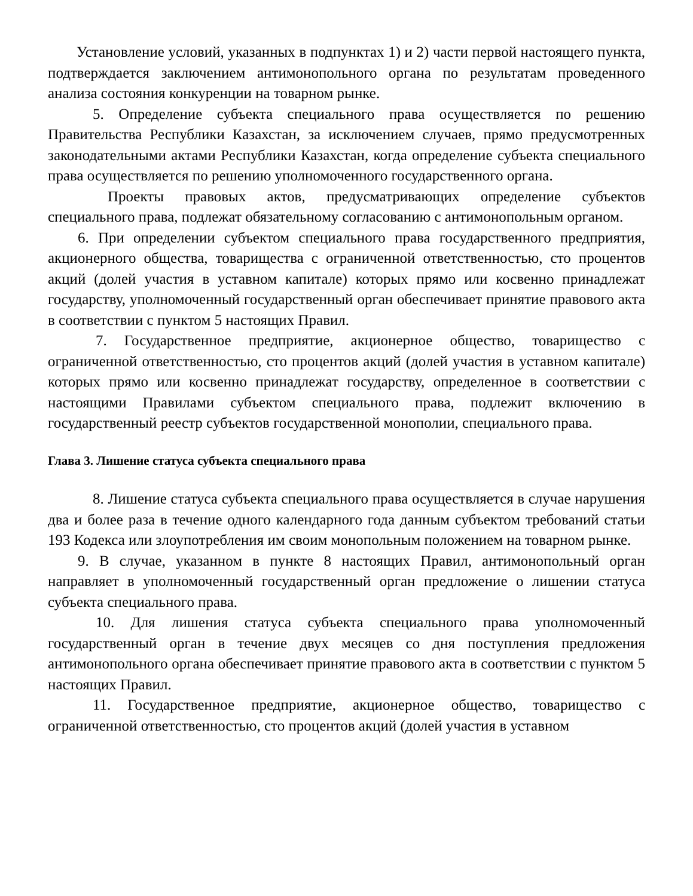Установление условий, указанных в подпунктах 1) и 2) части первой настоящего пункта, подтверждается заключением антимонопольного органа по результатам проведенного анализа состояния конкуренции на товарном рынке.
5. Определение субъекта специального права осуществляется по решению Правительства Республики Казахстан, за исключением случаев, прямо предусмотренных законодательными актами Республики Казахстан, когда определение субъекта специального права осуществляется по решению уполномоченного государственного органа.
Проекты правовых актов, предусматривающих определение субъектов специального права, подлежат обязательному согласованию с антимонопольным органом.
6. При определении субъектом специального права государственного предприятия, акционерного общества, товарищества с ограниченной ответственностью, сто процентов акций (долей участия в уставном капитале) которых прямо или косвенно принадлежат государству, уполномоченный государственный орган обеспечивает принятие правового акта в соответствии с пунктом 5 настоящих Правил.
7. Государственное предприятие, акционерное общество, товарищество с ограниченной ответственностью, сто процентов акций (долей участия в уставном капитале) которых прямо или косвенно принадлежат государству, определенное в соответствии с настоящими Правилами субъектом специального права, подлежит включению в государственный реестр субъектов государственной монополии, специального права.
Глава 3. Лишение статуса субъекта специального права
8. Лишение статуса субъекта специального права осуществляется в случае нарушения два и более раза в течение одного календарного года данным субъектом требований статьи 193 Кодекса или злоупотребления им своим монопольным положением на товарном рынке.
9. В случае, указанном в пункте 8 настоящих Правил, антимонопольный орган направляет в уполномоченный государственный орган предложение о лишении статуса субъекта специального права.
10. Для лишения статуса субъекта специального права уполномоченный государственный орган в течение двух месяцев со дня поступления предложения антимонопольного органа обеспечивает принятие правового акта в соответствии с пунктом 5 настоящих Правил.
11. Государственное предприятие, акционерное общество, товарищество с ограниченной ответственностью, сто процентов акций (долей участия в уставном